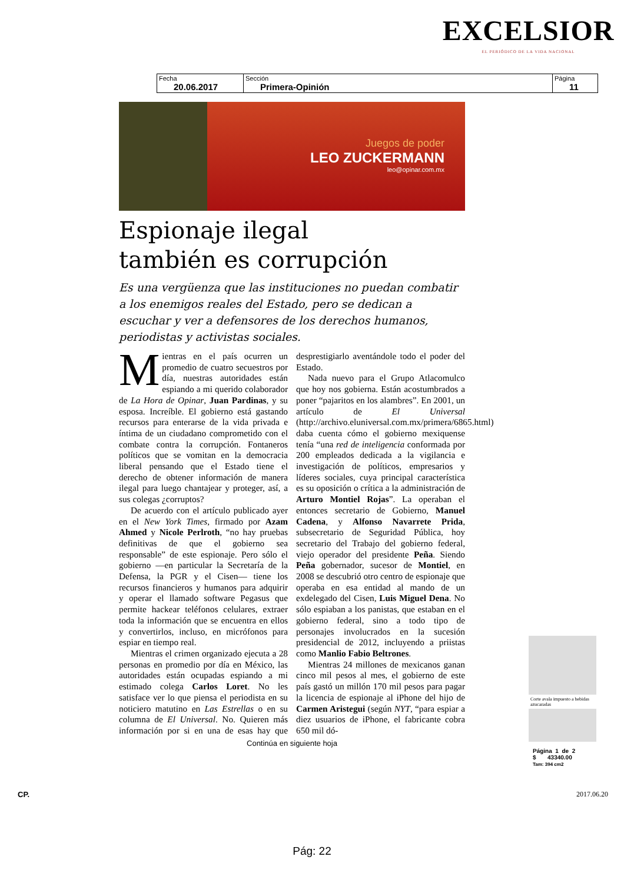EXCELSIOR
EL PERIÓDICO DE LA VIDA NACIONAL
| Fecha 20.06.2017 | Sección Primera-Opinión | Página 11 |
Juegos de poder
LEO ZUCKERMANN
leo@opinar.com.mx
Espionaje ilegal
también es corrupción
Es una vergüenza que las instituciones no puedan combatir a los enemigos reales del Estado, pero se dedican a escuchar y ver a defensores de los derechos humanos, periodistas y activistas sociales.
Mientras en el país ocurren un promedio de cuatro secuestros por día, nuestras autoridades están espiando a mi querido colaborador de La Hora de Opinar, Juan Pardinas, y su esposa. Increíble. El gobierno está gastando recursos para enterarse de la vida privada e íntima de un ciudadano comprometido con el combate contra la corrupción. Fontaneros políticos que se vomitan en la democracia liberal pensando que el Estado tiene el derecho de obtener información de manera ilegal para luego chantajear y proteger, así, a sus colegas ¿corruptos?
De acuerdo con el artículo publicado ayer en el New York Times, firmado por Azam Ahmed y Nicole Perlroth, “no hay pruebas definitivas de que el gobierno sea responsable” de este espionaje. Pero sólo el gobierno —en particular la Secretaría de la Defensa, la PGR y el Cisen— tiene los recursos financieros y humanos para adquirir y operar el llamado software Pegasus que permite hackear teléfonos celulares, extraer toda la información que se encuentra en ellos y convertirlos, incluso, en micrófonos para espiar en tiempo real.
Mientras el crimen organizado ejecuta a 28 personas en promedio por día en México, las autoridades están ocupadas espiando a mi estimado colega Carlos Loret. No les satisface ver lo que piensa el periodista en su noticiero matutino en Las Estrellas o en su columna de El Universal. No. Quieren más información por si en una de esas hay que desprestigiarlo aventándole todo el poder del Estado.
Nada nuevo para el Grupo Atlacomulco que hoy nos gobierna. Están acostumbrados a poner “pajaritos en los alambres”. En 2001, un artículo de El Universal (http://archivo.eluniversal.com.mx/primera/6865.html) daba cuenta cómo el gobierno mexiquense tenía “una red de inteligencia conformada por 200 empleados dedicada a la vigilancia e investigación de políticos, empresarios y líderes sociales, cuya principal característica es su oposición o crítica a la administración de Arturo Montiel Rojas”. La operaban el entonces secretario de Gobierno, Manuel Cadena, y Alfonso Navarrete Prida, subsecretario de Seguridad Pública, hoy secretario del Trabajo del gobierno federal, viejo operador del presidente Peña. Siendo Peña gobernador, sucesor de Montiel, en 2008 se descubrió otro centro de espionaje que operaba en esa entidad al mando de un exdelegado del Cisen, Luis Miguel Dena. No sólo espiaban a los panistas, que estaban en el gobierno federal, sino a todo tipo de personajes involucrados en la sucesión presidencial de 2012, incluyendo a priistas como Manlio Fabio Beltrones.
Mientras 24 millones de mexicanos ganan cinco mil pesos al mes, el gobierno de este país gastó un millón 170 mil pesos para pagar la licencia de espionaje al iPhone del hijo de Carmen Aristegui (según NYT, “para espiar a diez usuarios de iPhone, el fabricante cobra 650 mil dó-
Continúa en siguiente hoja
Corte avala impuesto a bebidas azucaradas
Página 1 de 2
$ 43340.00
Tam: 394 cm2
CP. 2017.06.20
Pág: 22